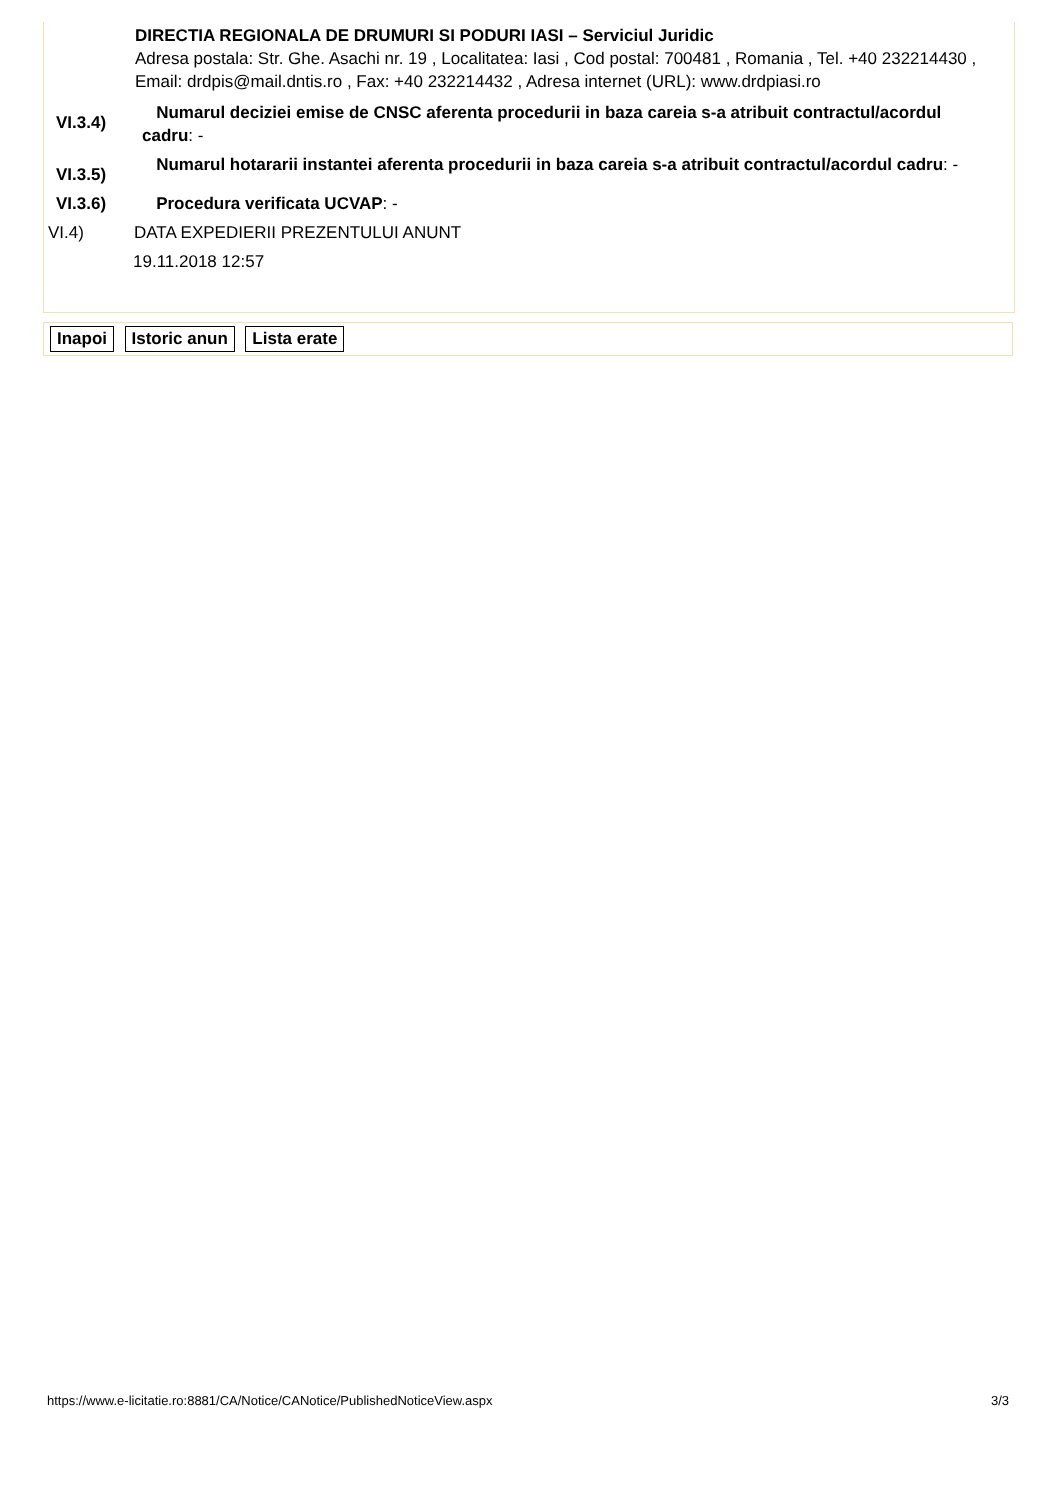DIRECTIA REGIONALA DE DRUMURI SI PODURI IASI – Serviciul Juridic
Adresa postala: Str. Ghe. Asachi nr. 19 , Localitatea: Iasi , Cod postal: 700481 , Romania , Tel. +40 232214430 , Email: drdpis@mail.dntis.ro , Fax: +40 232214432 , Adresa internet (URL): www.drdpiasi.ro
VI.3.4)
Numarul deciziei emise de CNSC aferenta procedurii in baza careia s-a atribuit contractul/acordul cadru: -
VI.3.5)
Numarul hotararii instantei aferenta procedurii in baza careia s-a atribuit contractul/acordul cadru: -
VI.3.6) Procedura verificata UCVAP: -
VI.4) DATA EXPEDIERII PREZENTULUI ANUNT
19.11.2018 12:57
Inapoi Istoric anun Lista erate
https://www.e-licitatie.ro:8881/CA/Notice/CANotice/PublishedNoticeView.aspx 3/3